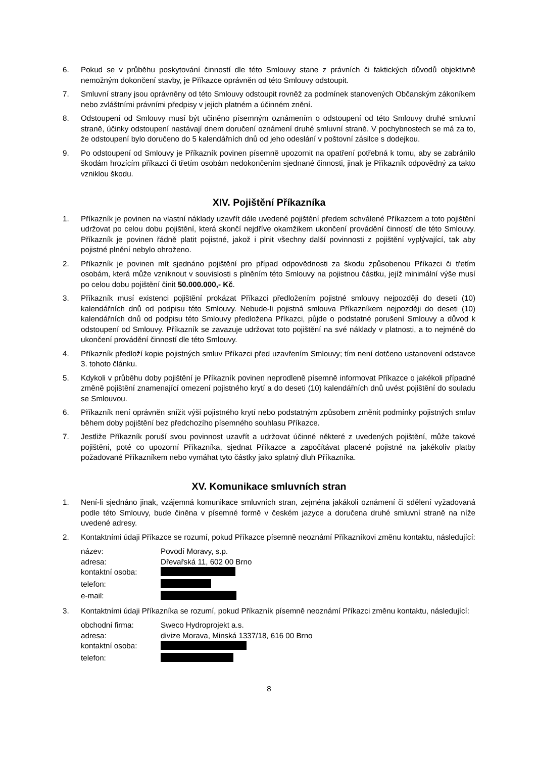6. Pokud se v průběhu poskytování činností dle této Smlouvy stane z právních či faktických důvodů objektivně nemožným dokončení stavby, je Příkazce oprávněn od této Smlouvy odstoupit.
7. Smluvní strany jsou oprávněny od této Smlouvy odstoupit rovněž za podmínek stanovených Občanským zákoníkem nebo zvláštními právními předpisy v jejich platném a účinném znění.
8. Odstoupení od Smlouvy musí být učiněno písemným oznámením o odstoupení od této Smlouvy druhé smluvní straně, účinky odstoupení nastávají dnem doručení oznámení druhé smluvní straně. V pochybnostech se má za to, že odstoupení bylo doručeno do 5 kalendářních dnů od jeho odeslání v poštovní zásilce s dodejkou.
9. Po odstoupení od Smlouvy je Příkazník povinen písemně upozornit na opatření potřebná k tomu, aby se zabránilo škodám hrozícím příkazci či třetím osobám nedokončením sjednané činnosti, jinak je Příkazník odpovědný za takto vzniklou škodu.
XIV. Pojištění Příkazníka
1. Příkazník je povinen na vlastní náklady uzavřít dále uvedené pojištění předem schválené Příkazcem a toto pojištění udržovat po celou dobu pojištění, která skončí nejdříve okamžikem ukončení provádění činností dle této Smlouvy. Příkazník je povinen řádně platit pojistné, jakož i plnit všechny další povinnosti z pojištění vyplývající, tak aby pojistné plnění nebylo ohroženo.
2. Příkazník je povinen mít sjednáno pojištění pro případ odpovědnosti za škodu způsobenou Příkazci či třetím osobám, která může vzniknout v souvislosti s plněním této Smlouvy na pojistnou částku, jejíž minimální výše musí po celou dobu pojištění činit 50.000.000,- Kč.
3. Příkazník musí existenci pojištění prokázat Příkazci předložením pojistné smlouvy nejpozději do deseti (10) kalendářních dnů od podpisu této Smlouvy. Nebude-li pojistná smlouva Příkazníkem nejpozději do deseti (10) kalendářních dnů od podpisu této Smlouvy předložena Příkazci, půjde o podstatné porušení Smlouvy a důvod k odstoupení od Smlouvy. Příkazník se zavazuje udržovat toto pojištění na své náklady v platnosti, a to nejméně do ukončení provádění činností dle této Smlouvy.
4. Příkazník předloží kopie pojistných smluv Příkazci před uzavřením Smlouvy; tím není dotčeno ustanovení odstavce 3. tohoto článku.
5. Kdykoli v průběhu doby pojištění je Příkazník povinen neprodleně písemně informovat Příkazce o jakékoli případné změně pojištění znamenající omezení pojistného krytí a do deseti (10) kalendářních dnů uvést pojištění do souladu se Smlouvou.
6. Příkazník není oprávněn snížit výši pojistného krytí nebo podstatným způsobem změnit podmínky pojistných smluv během doby pojištění bez předchozího písemného souhlasu Příkazce.
7. Jestliže Příkazník poruší svou povinnost uzavřít a udržovat účinné některé z uvedených pojištění, může takové pojištění, poté co upozorní Příkazníka, sjednat Příkazce a započítávat placené pojistné na jakékoliv platby požadované Příkazníkem nebo vymáhat tyto částky jako splatný dluh Příkazníka.
XV. Komunikace smluvních stran
1. Není-li sjednáno jinak, vzájemná komunikace smluvních stran, zejména jakákoli oznámení či sdělení vyžadovaná podle této Smlouvy, bude činěna v písemné formě v českém jazyce a doručena druhé smluvní straně na níže uvedené adresy.
2. Kontaktními údaji Příkazce se rozumí, pokud Příkazce písemně neoznámí Příkazníkovi změnu kontaktu, následující:
| název: | Povodí Moravy, s.p. |
| adresa: | Dřevařská 11, 602 00 Brno |
| kontaktní osoba: | |
| telefon: | |
| e-mail: | |
3. Kontaktními údaji Příkazníka se rozumí, pokud Příkazník písemně neoznámí Příkazci změnu kontaktu, následující:
| obchodní firma: | Sweco Hydroprojekt a.s. |
| adresa: | divize Morava, Minská 1337/18, 616 00 Brno |
| kontaktní osoba: | |
| telefon: | |
8